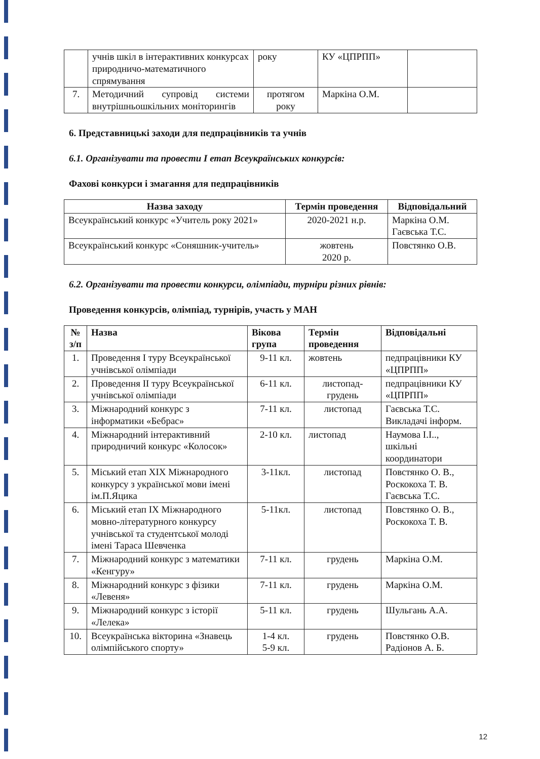| | учнів шкіл в інтерактивних конкурсах природничо-математичного спрямування | року | КУ «ЦПРПП» | |
| 7. | Методичний супровід системи внутрішньошкільних моніторингів | протягом року | Маркіна О.М. | |
6. Представницькі заходи для педпрацівників та учнів
6.1. Організувати та провести І етап Всеукраїнських конкурсів:
Фахові конкурси і змагання для педпрацівників
| Назва заходу | Термін проведення | Відповідальний |
| --- | --- | --- |
| Всеукраїнський конкурс «Учитель року 2021» | 2020-2021 н.р. | Маркіна О.М. Гаєвська Т.С. |
| Всеукраїнський конкурс «Соняшник-учитель» | жовтень 2020 р. | Повстянко О.В. |
6.2. Організувати та провести конкурси, олімпіади, турніри різних рівнів:
Проведення конкурсів, олімпіад, турнірів, участь у МАН
| № з/п | Назва | Вікова група | Термін проведення | Відповідальні |
| --- | --- | --- | --- | --- |
| 1. | Проведення І туру Всеукраїнської учнівської олімпіади | 9-11 кл. | жовтень | педпрацівники КУ «ЦПРПП» |
| 2. | Проведення ІІ туру Всеукраїнської учнівської олімпіади | 6-11 кл. | листопад-грудень | педпрацівники КУ «ЦПРПП» |
| 3. | Міжнародний конкурс з інформатики «Бебрас» | 7-11 кл. | листопад | Гаєвська Т.С. Викладачі інформ. |
| 4. | Міжнародний інтерактивний природничий конкурс «Колосок» | 2-10 кл. | листопад | Наумова І.І.., шкільні координатори |
| 5. | Міський етап ХІХ Міжнародного конкурсу з української мови імені ім.П.Яцика | 3-11кл. | листопад | Повстянко О. В., Роскокоха Т. В. Гаєвська Т.С. |
| 6. | Міський етап ІХ Міжнародного мовно-літературного конкурсу учнівської та студентської молоді імені Тараса Шевченка | 5-11кл. | листопад | Повстянко О. В., Роскокоха Т. В. |
| 7. | Міжнародний конкурс з математики «Кенгуру» | 7-11 кл. | грудень | Маркіна О.М. |
| 8. | Міжнародний конкурс з фізики «Левеня» | 7-11 кл. | грудень | Маркіна О.М. |
| 9. | Міжнародний конкурс з історії «Лелека» | 5-11 кл. | грудень | Шульгань А.А. |
| 10. | Всеукраїнська вікторина «Знавець олімпійського спорту» | 1-4 кл. 5-9 кл. | грудень | Повстянко О.В. Радіонов А. Б. |
12